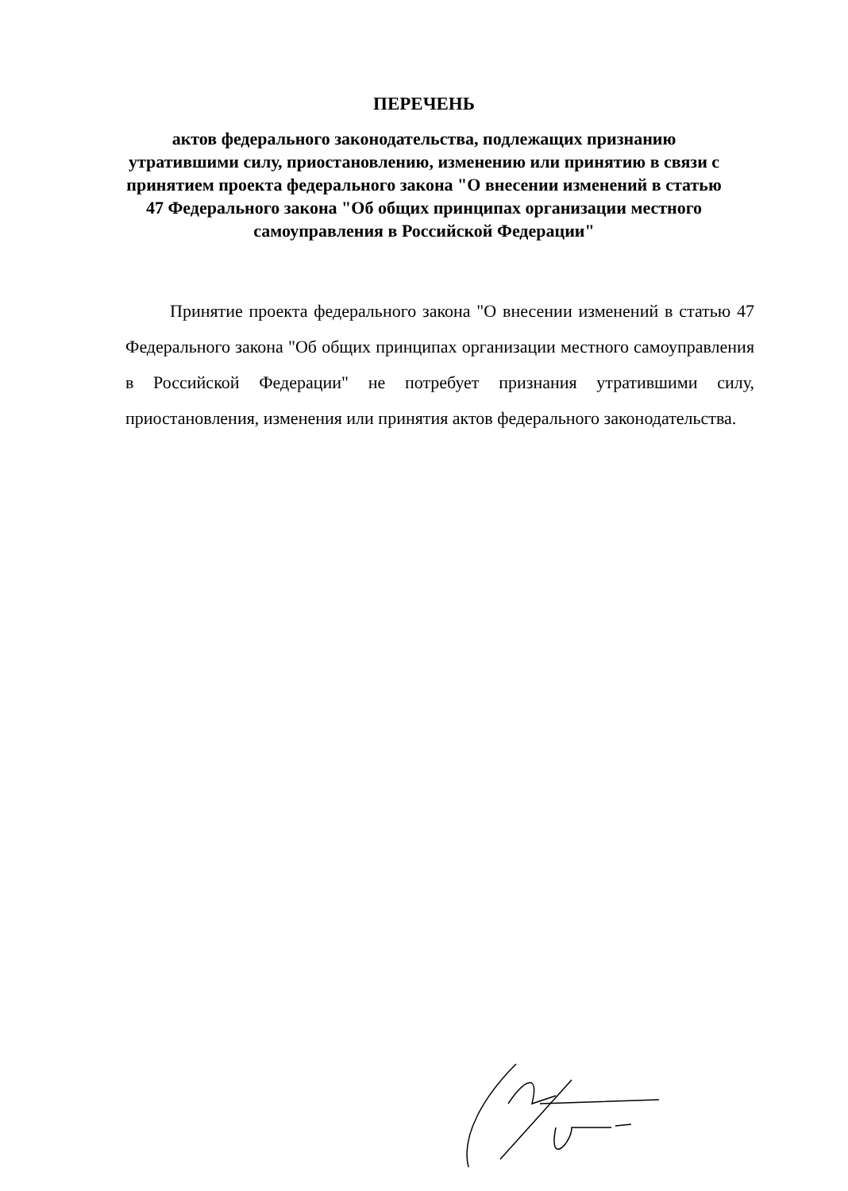ПЕРЕЧЕНЬ
актов федерального законодательства, подлежащих признанию утратившими силу, приостановлению, изменению или принятию в связи с принятием проекта федерального закона "О внесении изменений в статью 47 Федерального закона "Об общих принципах организации местного самоуправления в Российской Федерации"
Принятие проекта федерального закона "О внесении изменений в статью 47 Федерального закона "Об общих принципах организации местного самоуправления в Российской Федерации" не потребует признания утратившими силу, приостановления, изменения или принятия актов федерального законодательства.